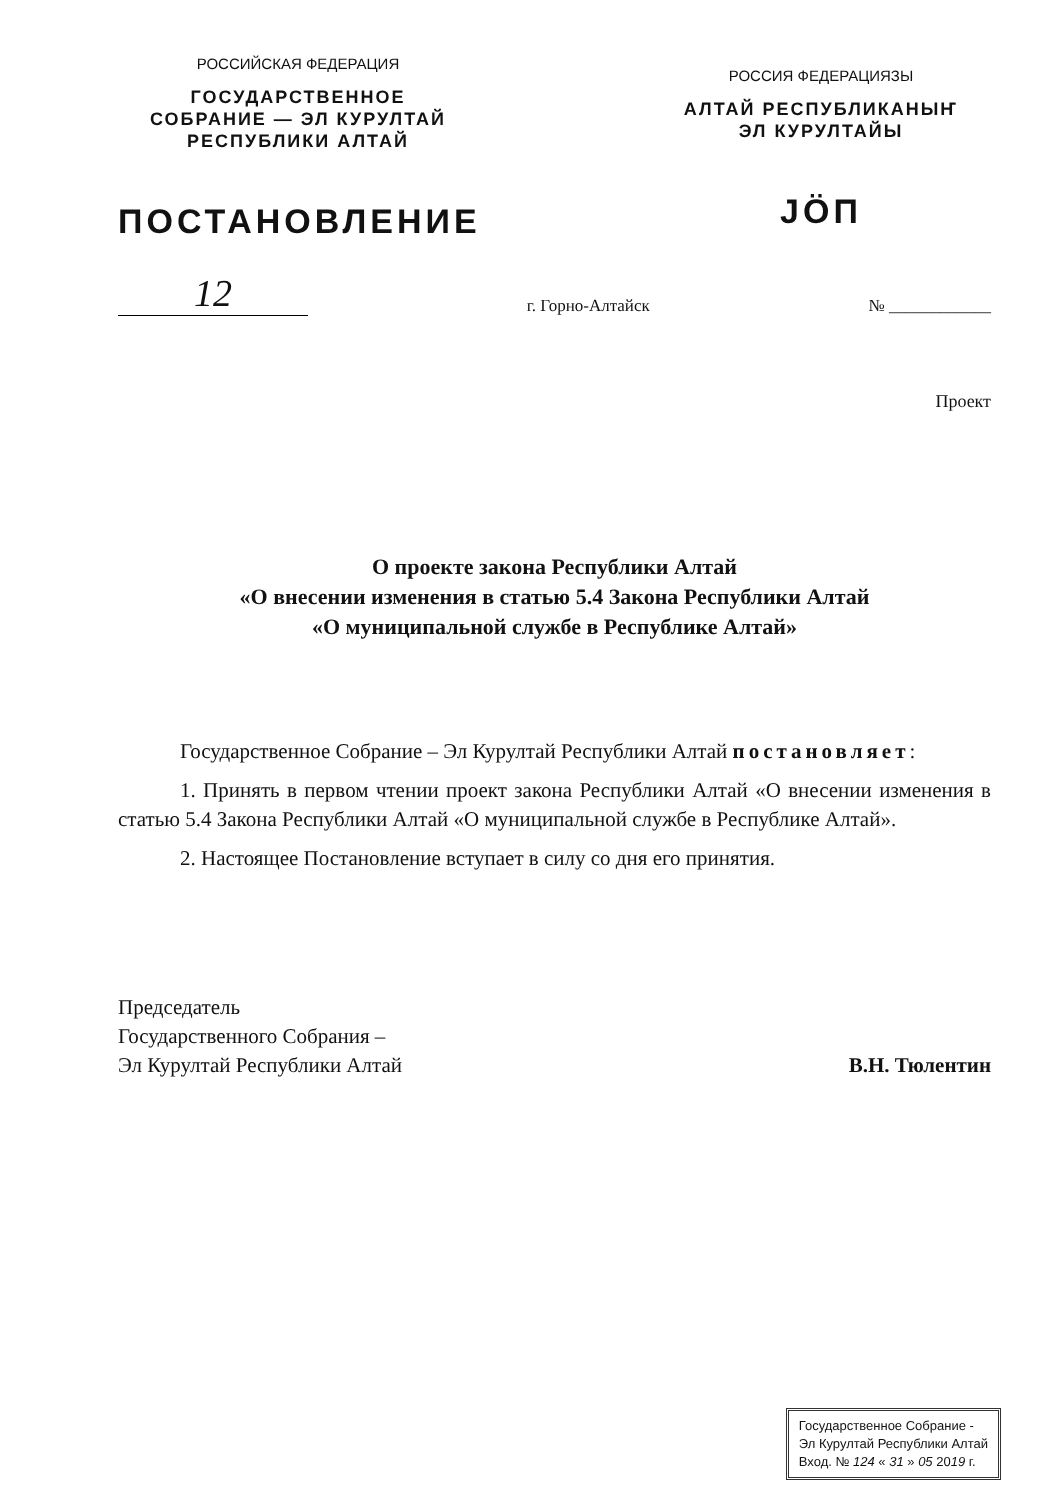РОССИЙСКАЯ ФЕДЕРАЦИЯ
ГОСУДАРСТВЕННОЕ
СОБРАНИЕ — ЭЛ КУРУЛТАЙ
РЕСПУБЛИКИ АЛТАЙ
ПОСТАНОВЛЕНИЕ
РОССИЯ ФЕДЕРАЦИЯЗЫ
АЛТАЙ РЕСПУБЛИКАНЫҤ
ЭЛ КУРУЛТАЙЫ
JÖП
12
г. Горно-Алтайск
№ ____________
Проект
О проекте закона Республики Алтай
«О внесении изменения в статью 5.4 Закона Республики Алтай
«О муниципальной службе в Республике Алтай»
Государственное Собрание – Эл Курултай Республики Алтай постановляет:
1. Принять в первом чтении проект закона Республики Алтай «О внесении изменения в статью 5.4 Закона Республики Алтай «О муниципальной службе в Республике Алтай».
2. Настоящее Постановление вступает в силу со дня его принятия.
Председатель
Государственного Собрания –
Эл Курултай Республики Алтай
В.Н. Тюлентин
Государственное Собрание -
Эл Курултай Республики Алтай
Вход. № 124 « 31 » 05 2019 г.